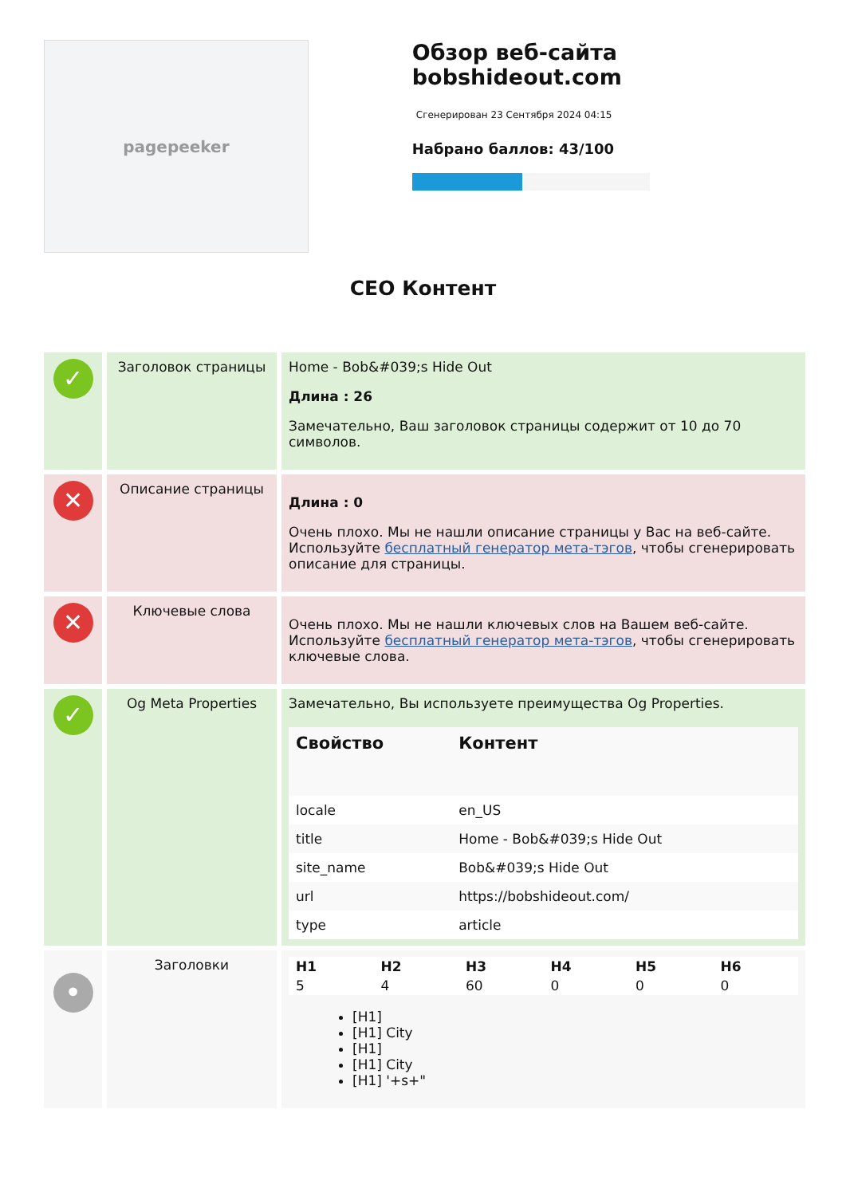pagepeeker
Обзор веб-сайта bobshideout.com
Сгенерирован 23 Сентября 2024 04:15
Набрано баллов: 43/100
СЕО Контент
| ✓ | Заголовок страницы | Home - Bob&#039;s Hide Out Длина : 26 Замечательно, Ваш заголовок страницы содержит от 10 до 70 символов. |
| ✕ | Описание страницы | Длина : 0 Очень плохо. Мы не нашли описание страницы у Вас на веб-сайте. Используйте бесплатный генератор мета-тэгов , чтобы сгенерировать описание для страницы. |
| ✕ | Ключевые слова | Очень плохо. Мы не нашли ключевых слов на Вашем веб-сайте. Используйте бесплатный генератор мета-тэгов , чтобы сгенерировать ключевые слова. |
| ✓ | Og Meta Properties | Замечательно, Вы используете преимущества Og Properties. / Свойство / Контент / / --- / --- / / locale / en_US / / title / Home - Bob&#039;s Hide Out / / site_name / Bob&#039;s Hide Out / / url / https://bobshideout.com/ / / type / article / |
| • | Заголовки | / H1 / H2 / H3 / H4 / H5 / H6 / / 5 / 4 / 60 / 0 / 0 / 0 / [H1] [H1] City [H1] [H1] City [H1] '+s+" |